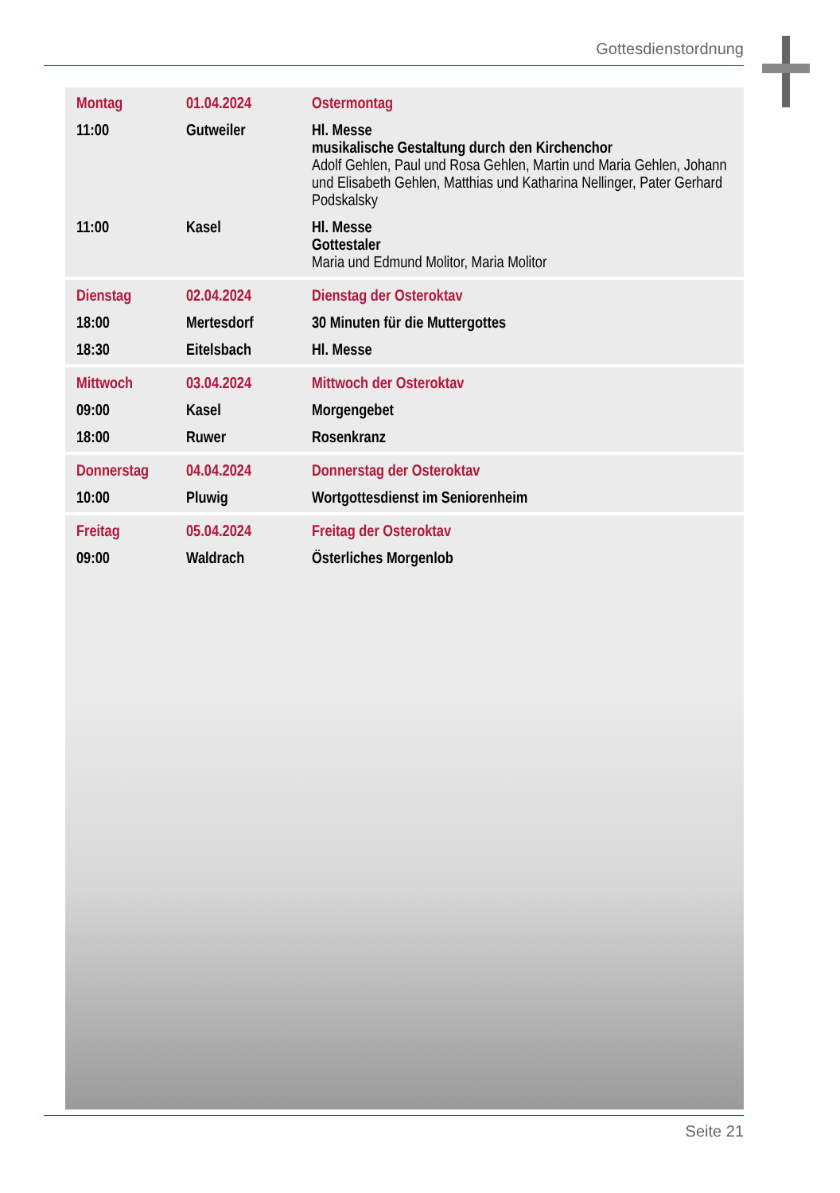Gottesdienstordnung
| Montag | 01.04.2024 | Ostermontag |
| 11:00 | Gutweiler | Hl. Messe musikalische Gestaltung durch den Kirchenchor Adolf Gehlen, Paul und Rosa Gehlen, Martin und Maria Gehlen, Johann und Elisabeth Gehlen, Matthias und Katharina Nellinger, Pater Gerhard Podskalsky |
| 11:00 | Kasel | Hl. Messe Gottestaler Maria und Edmund Molitor, Maria Molitor |
| Dienstag | 02.04.2024 | Dienstag der Osteroktav |
| 18:00 | Mertesdorf | 30 Minuten für die Muttergottes |
| 18:30 | Eitelsbach | Hl. Messe |
| Mittwoch | 03.04.2024 | Mittwoch der Osteroktav |
| 09:00 | Kasel | Morgengebet |
| 18:00 | Ruwer | Rosenkranz |
| Donnerstag | 04.04.2024 | Donnerstag der Osteroktav |
| 10:00 | Pluwig | Wortgottesdienst im Seniorenheim |
| Freitag | 05.04.2024 | Freitag der Osteroktav |
| 09:00 | Waldrach | Österliches Morgenlob |
Seite 21